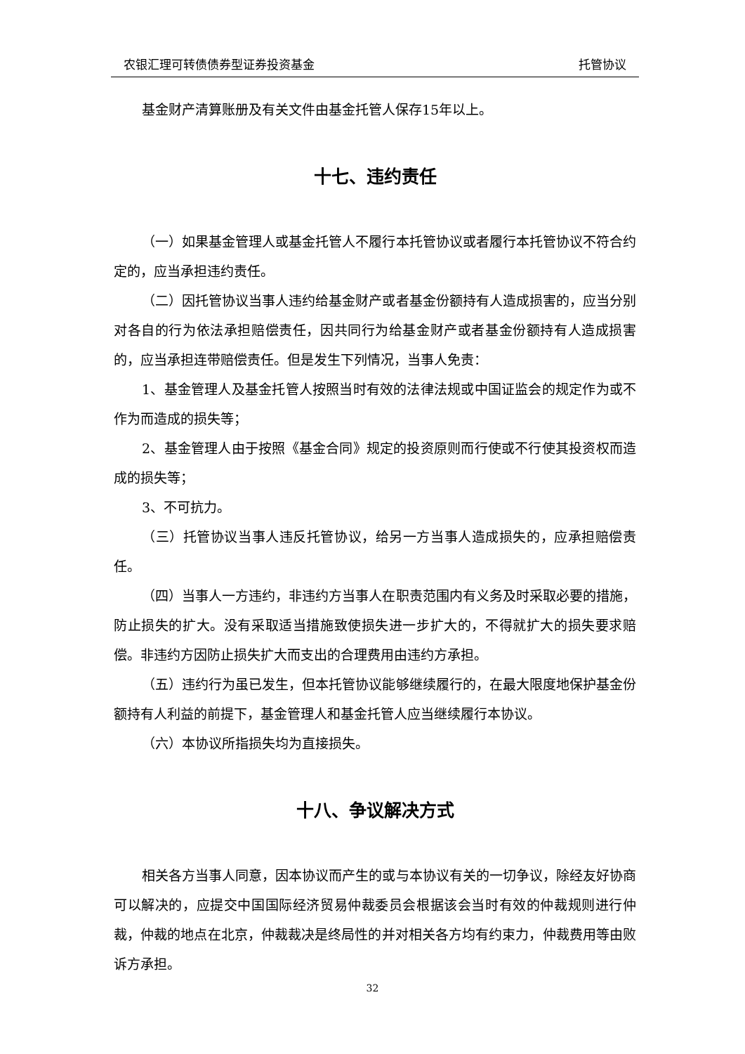农银汇理可转债债券型证券投资基金 托管协议
基金财产清算账册及有关文件由基金托管人保存15年以上。
十七、违约责任
（一）如果基金管理人或基金托管人不履行本托管协议或者履行本托管协议不符合约定的，应当承担违约责任。
（二）因托管协议当事人违约给基金财产或者基金份额持有人造成损害的，应当分别对各自的行为依法承担赔偿责任，因共同行为给基金财产或者基金份额持有人造成损害的，应当承担连带赔偿责任。但是发生下列情况，当事人免责：
1、基金管理人及基金托管人按照当时有效的法律法规或中国证监会的规定作为或不作为而造成的损失等；
2、基金管理人由于按照《基金合同》规定的投资原则而行使或不行使其投资权而造成的损失等；
3、不可抗力。
（三）托管协议当事人违反托管协议，给另一方当事人造成损失的，应承担赔偿责任。
（四）当事人一方违约，非违约方当事人在职责范围内有义务及时采取必要的措施，防止损失的扩大。没有采取适当措施致使损失进一步扩大的，不得就扩大的损失要求赔偿。非违约方因防止损失扩大而支出的合理费用由违约方承担。
（五）违约行为虽已发生，但本托管协议能够继续履行的，在最大限度地保护基金份额持有人利益的前提下，基金管理人和基金托管人应当继续履行本协议。
（六）本协议所指损失均为直接损失。
十八、争议解决方式
相关各方当事人同意，因本协议而产生的或与本协议有关的一切争议，除经友好协商可以解决的，应提交中国国际经济贸易仲裁委员会根据该会当时有效的仲裁规则进行仲裁，仲裁的地点在北京，仲裁裁决是终局性的并对相关各方均有约束力，仲裁费用等由败诉方承担。
32